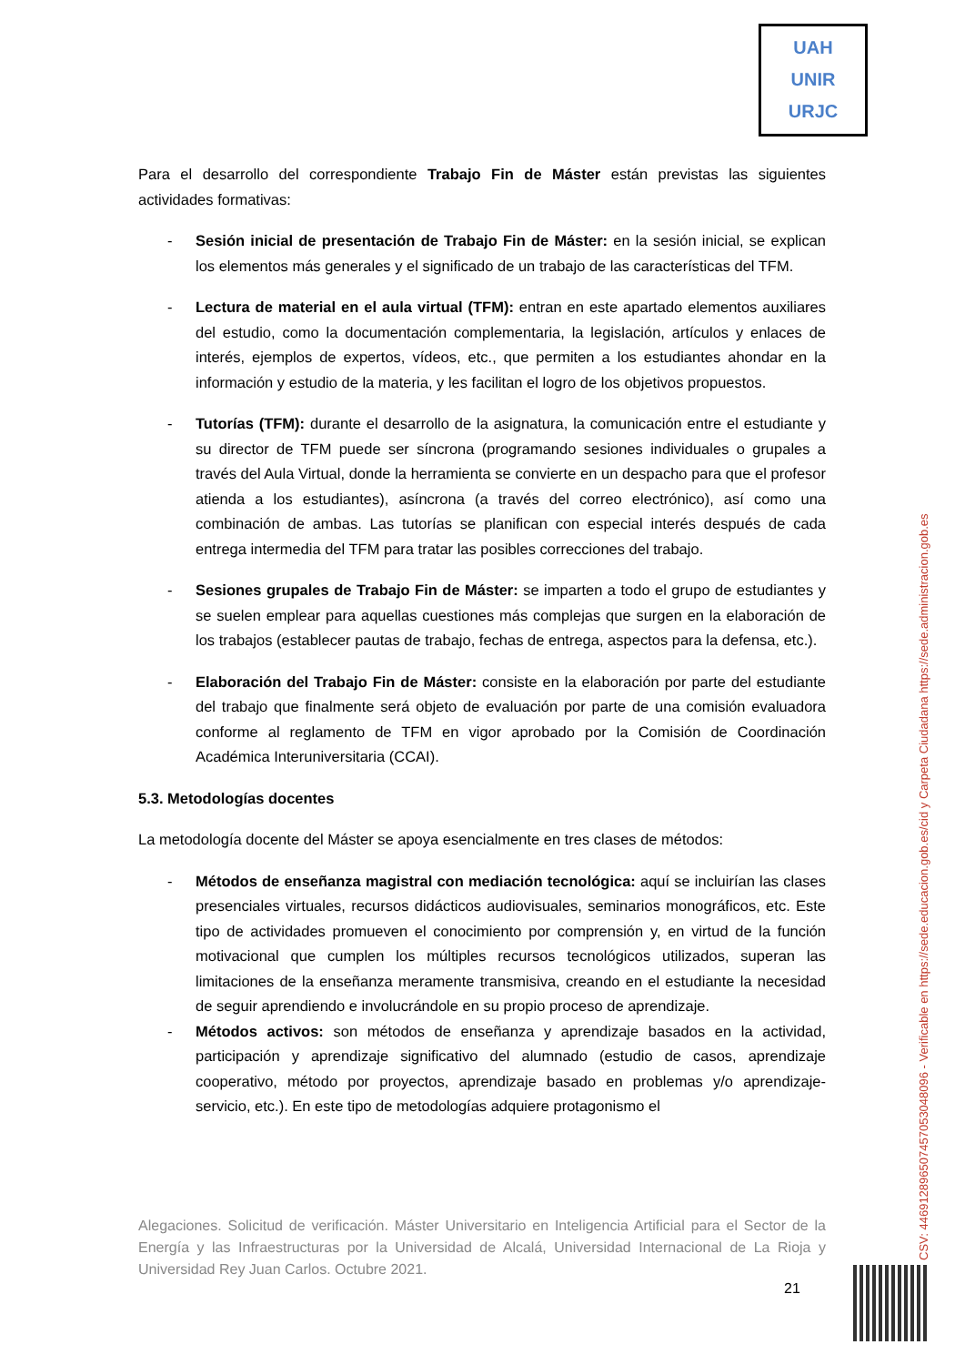UAH
UNIR
URJC
Para el desarrollo del correspondiente Trabajo Fin de Máster están previstas las siguientes actividades formativas:
- Sesión inicial de presentación de Trabajo Fin de Máster: en la sesión inicial, se explican los elementos más generales y el significado de un trabajo de las características del TFM.
- Lectura de material en el aula virtual (TFM): entran en este apartado elementos auxiliares del estudio, como la documentación complementaria, la legislación, artículos y enlaces de interés, ejemplos de expertos, vídeos, etc., que permiten a los estudiantes ahondar en la información y estudio de la materia, y les facilitan el logro de los objetivos propuestos.
- Tutorías (TFM): durante el desarrollo de la asignatura, la comunicación entre el estudiante y su director de TFM puede ser síncrona (programando sesiones individuales o grupales a través del Aula Virtual, donde la herramienta se convierte en un despacho para que el profesor atienda a los estudiantes), asíncrona (a través del correo electrónico), así como una combinación de ambas. Las tutorías se planifican con especial interés después de cada entrega intermedia del TFM para tratar las posibles correcciones del trabajo.
- Sesiones grupales de Trabajo Fin de Máster: se imparten a todo el grupo de estudiantes y se suelen emplear para aquellas cuestiones más complejas que surgen en la elaboración de los trabajos (establecer pautas de trabajo, fechas de entrega, aspectos para la defensa, etc.).
- Elaboración del Trabajo Fin de Máster: consiste en la elaboración por parte del estudiante del trabajo que finalmente será objeto de evaluación por parte de una comisión evaluadora conforme al reglamento de TFM en vigor aprobado por la Comisión de Coordinación Académica Interuniversitaria (CCAI).
5.3. Metodologías docentes
La metodología docente del Máster se apoya esencialmente en tres clases de métodos:
- Métodos de enseñanza magistral con mediación tecnológica: aquí se incluirían las clases presenciales virtuales, recursos didácticos audiovisuales, seminarios monográficos, etc. Este tipo de actividades promueven el conocimiento por comprensión y, en virtud de la función motivacional que cumplen los múltiples recursos tecnológicos utilizados, superan las limitaciones de la enseñanza meramente transmisiva, creando en el estudiante la necesidad de seguir aprendiendo e involucrándole en su propio proceso de aprendizaje.
- Métodos activos: son métodos de enseñanza y aprendizaje basados en la actividad, participación y aprendizaje significativo del alumnado (estudio de casos, aprendizaje cooperativo, método por proyectos, aprendizaje basado en problemas y/o aprendizaje-servicio, etc.). En este tipo de metodologías adquiere protagonismo el
Alegaciones. Solicitud de verificación. Máster Universitario en Inteligencia Artificial para el Sector de la Energía y las Infraestructuras por la Universidad de Alcalá, Universidad Internacional de La Rioja y Universidad Rey Juan Carlos. Octubre 2021.
21
CSV: 446912896507457053048096 - Verificable en https://sede.educacion.gob.es/cid y Carpeta Ciudadana https://sede.administracion.gob.es